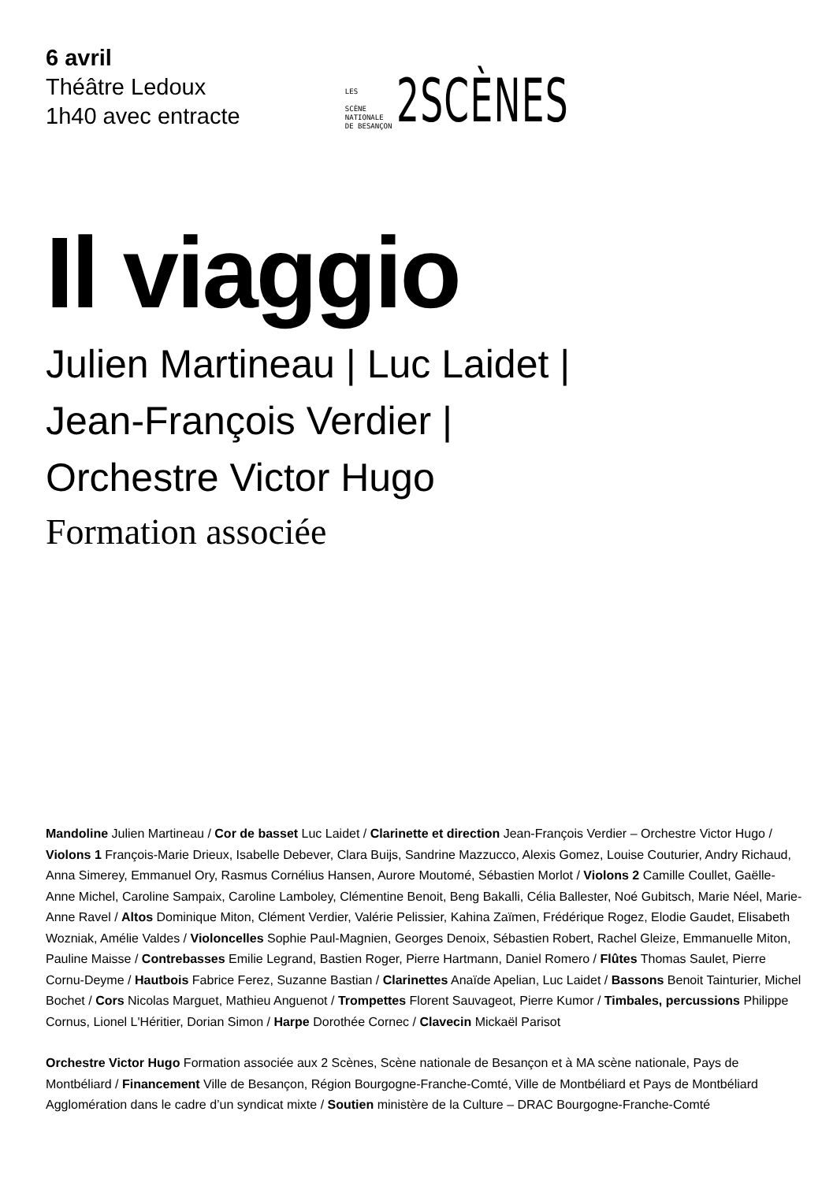6 avril
Théâtre Ledoux
1h40 avec entracte
LES
SCÈNE
NATIONALE
DE BESANÇON
2SCÈNES
Il viaggio
Julien Martineau | Luc Laidet |
Jean-François Verdier |
Orchestre Victor Hugo
Formation associée
Mandoline Julien Martineau / Cor de basset Luc Laidet / Clarinette et direction Jean-François Verdier – Orchestre Victor Hugo / Violons 1 François-Marie Drieux, Isabelle Debever, Clara Buijs, Sandrine Mazzucco, Alexis Gomez, Louise Couturier, Andry Richaud, Anna Simerey, Emmanuel Ory, Rasmus Cornélius Hansen, Aurore Moutomé, Sébastien Morlot / Violons 2 Camille Coullet, Gaëlle-Anne Michel, Caroline Sampaix, Caroline Lamboley, Clémentine Benoit, Beng Bakalli, Célia Ballester, Noé Gubitsch, Marie Néel, Marie-Anne Ravel / Altos Dominique Miton, Clément Verdier, Valérie Pelissier, Kahina Zaïmen, Frédérique Rogez, Elodie Gaudet, Elisabeth Wozniak, Amélie Valdes / Violoncelles Sophie Paul-Magnien, Georges Denoix, Sébastien Robert, Rachel Gleize, Emmanuelle Miton, Pauline Maisse / Contrebasses Emilie Legrand, Bastien Roger, Pierre Hartmann, Daniel Romero / Flûtes Thomas Saulet, Pierre Cornu-Deyme / Hautbois Fabrice Ferez, Suzanne Bastian / Clarinettes Anaïde Apelian, Luc Laidet / Bassons Benoit Tainturier, Michel Bochet / Cors Nicolas Marguet, Mathieu Anguenot / Trompettes Florent Sauvageot, Pierre Kumor / Timbales, percussions Philippe Cornus, Lionel L'Héritier, Dorian Simon / Harpe Dorothée Cornec / Clavecin Mickaël Parisot
Orchestre Victor Hugo Formation associée aux 2 Scènes, Scène nationale de Besançon et à MA scène nationale, Pays de Montbéliard / Financement Ville de Besançon, Région Bourgogne-Franche-Comté, Ville de Montbéliard et Pays de Montbéliard Agglomération dans le cadre d’un syndicat mixte / Soutien ministère de la Culture – DRAC Bourgogne-Franche-Comté